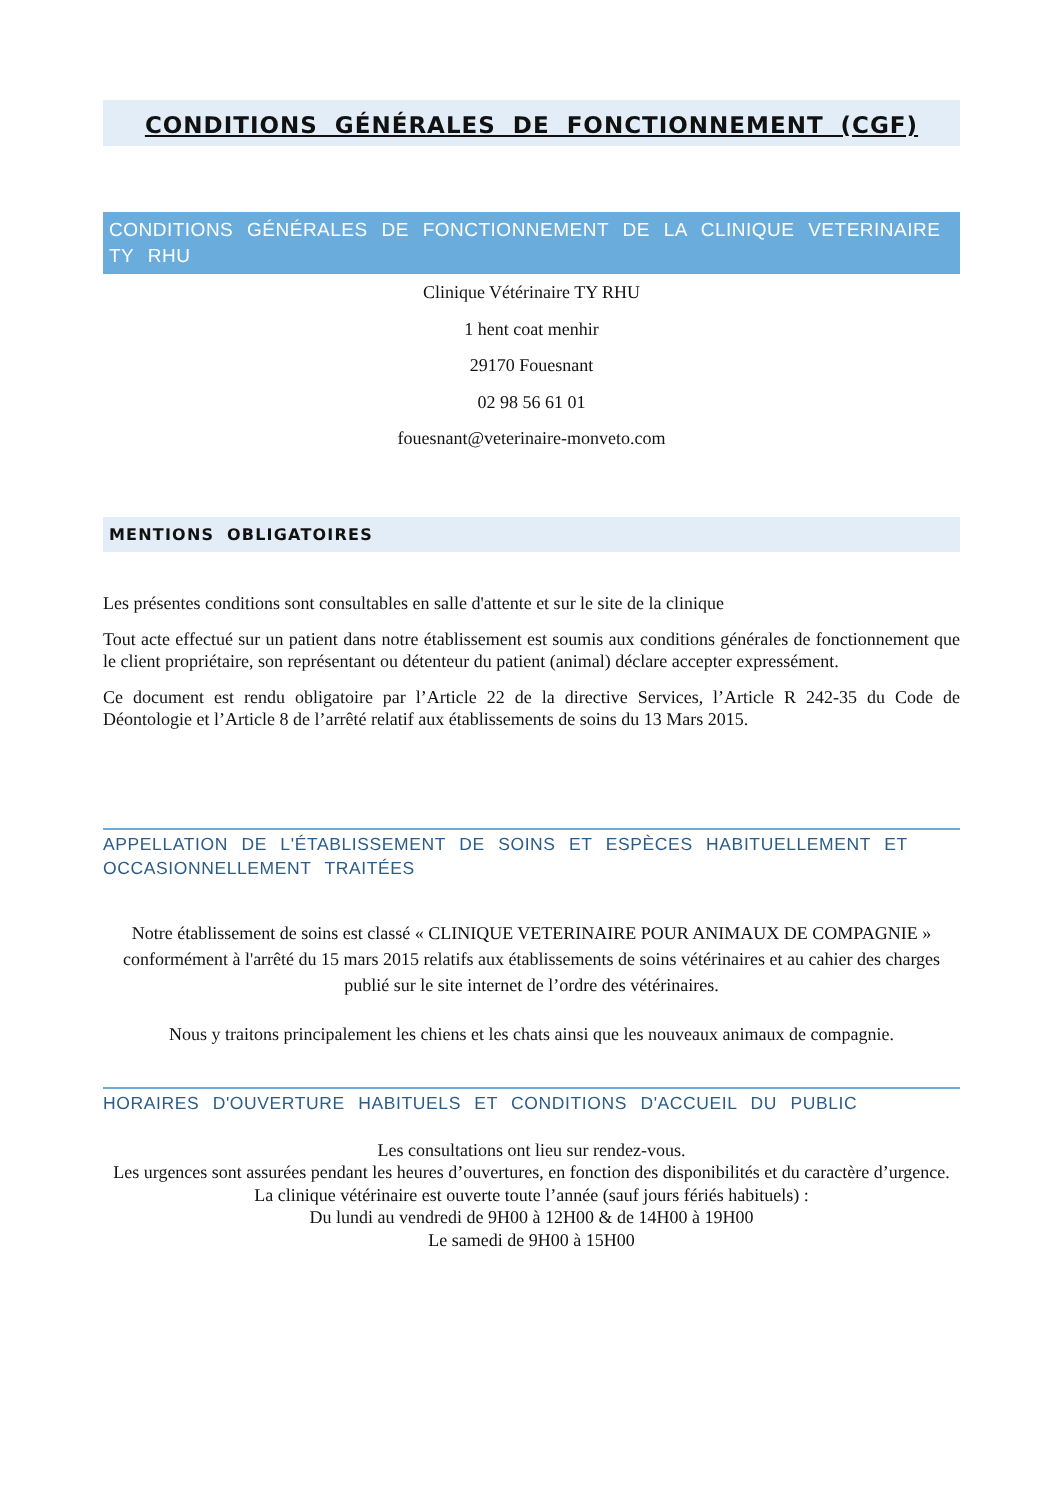CONDITIONS GÉNÉRALES DE FONCTIONNEMENT (CGF)
CONDITIONS GÉNÉRALES DE FONCTIONNEMENT DE LA CLINIQUE VETERINAIRE TY RHU
Clinique Vétérinaire TY RHU
1 hent coat menhir
29170 Fouesnant
02 98 56 61 01
fouesnant@veterinaire-monveto.com
MENTIONS OBLIGATOIRES
Les présentes conditions sont consultables en salle d'attente et sur le site de la clinique
Tout acte effectué sur un patient dans notre établissement est soumis aux conditions générales de fonctionnement que le client propriétaire, son représentant ou détenteur du patient (animal) déclare accepter expressément.
Ce document est rendu obligatoire par l’Article 22 de la directive Services, l’Article R 242-35 du Code de Déontologie et l’Article 8 de l’arrêté relatif aux établissements de soins du 13 Mars 2015.
APPELLATION DE L'ÉTABLISSEMENT DE SOINS ET ESPÈCES HABITUELLEMENT ET OCCASIONNELLEMENT TRAITÉES
Notre établissement de soins est classé « CLINIQUE VETERINAIRE POUR ANIMAUX DE COMPAGNIE » conformément à l'arrêté du 15 mars 2015 relatifs aux établissements de soins vétérinaires et au cahier des charges publié sur le site internet de l’ordre des vétérinaires.
Nous y traitons principalement les chiens et les chats ainsi que les nouveaux animaux de compagnie.
HORAIRES D'OUVERTURE HABITUELS ET CONDITIONS D'ACCUEIL DU PUBLIC
Les consultations ont lieu sur rendez-vous.
Les urgences sont assurées pendant les heures d’ouvertures, en fonction des disponibilités et du caractère d’urgence.
La clinique vétérinaire est ouverte toute l’année (sauf jours fériés habituels) :
Du lundi au vendredi de 9H00 à 12H00 & de 14H00 à 19H00
Le samedi de 9H00 à 15H00